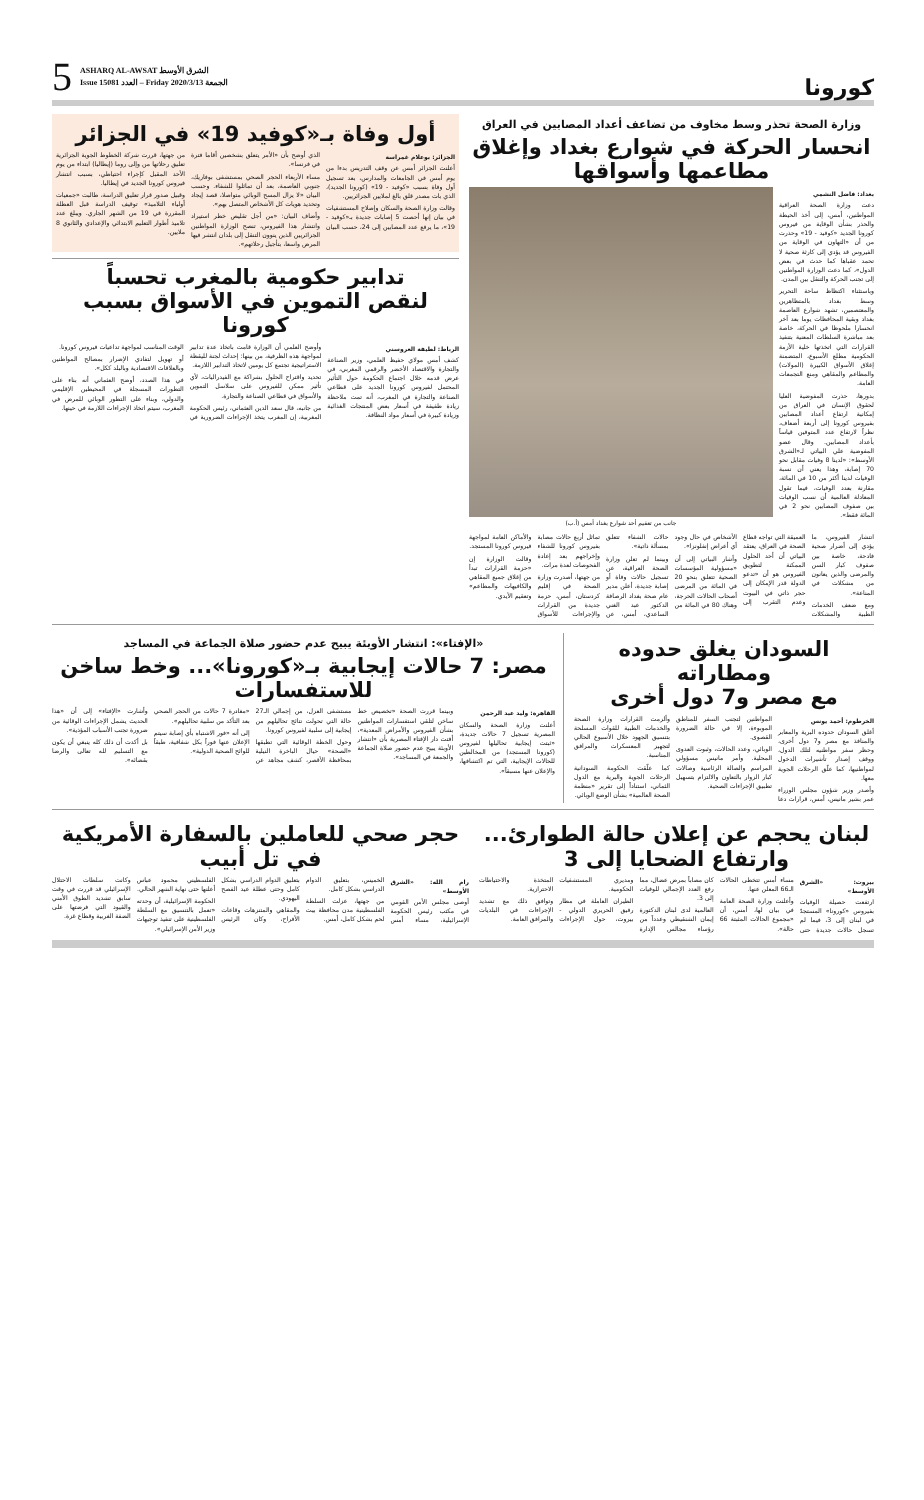كورونا
5
ASHARQ AL-AWSAT الشرق الأوسط
Issue 15081 العدد – Friday 2020/3/13 الجمعة
وزارة الصحة تحذر وسط مخاوف من تضاعف أعداد المصابين في العراق
انحسار الحركة في شوارع بغداد وإغلاق مطاعمها وأسواقها
بغداد: فاضل النشمي
دعت وزارة الصحة العراقية المواطنين، أمس، إلى أخذ الحيطة والحذر بشأن الوقاية من فيروس كورونا الجديد «كوفيد - 19» وحذرت من أن «التهاون في الوقاية من الفيروس قد يؤدي إلى كارثة صحية لا تحمد عقباها كما حدث في بعض الدول»، كما دعت الوزارة المواطنين إلى تجنب الحركة والتنقل بين المدن.
وباستثناء اكتظاظ ساحة التحرير وسط بغداد بالمتظاهرين والمعتصمين، تشهد شوارع العاصمة بغداد وبقية المحافظات يوما بعد آخر انحسارا ملحوظا في الحركة، خاصة بعد مباشرة السلطات المعنية بتنفيذ القرارات التي اتخذتها خلية الأزمة الحكومية مطلع الأسبوع، المتضمنة إغلاق الأسواق الكبيرة (المولات) والمطاعم والمقاهي ومنع التجمعات العامة.
بدورها، حذرت المفوضية العليا لحقوق الإنسان في العراق من إمكانية ارتفاع أعداد المصابين بفيروس كورونا إلى أربعة أضعاف، نظراً لارتفاع عدد المتوفين قياساً بأعداد المصابين. وقال عضو المفوضية علي البياتي لـ«الشرق الأوسط»: «لدينا 8 وفيات مقابل نحو 70 إصابة، وهذا يعني أن نسبة الوفيات لدينا أكثر من 10 في المائة، مقارنة بعدد الوفيات، فيما تقول المعادلة العالمية أن نسب الوفيات بين صفوف المصابين نحو 2 في المائة فقط».
جانب من تعقيم أحد شوارع بغداد أمس (أ.ب)
انتشار الفيروس، ما يؤدي إلى أضرار صحية فادحة، خاصة بين صفوف كبار السن والمرضى والذين يعانون من مشكلات في المناعة».
ومع ضعف الخدمات الطبية والمشكلات العميقة التي تواجه قطاع الصحة في العراق، يعتقد البياتي أن أحد الحلول الممكنة لتطويق الفيروس هو أن «تدعو الدولة قدر الإمكان إلى حجر ذاتي في البيوت وعدم التقرب إلى الأشخاص في حال وجود أي أعراض إنفلونزا».
وأشار البياتي إلى أن «مسؤولية المؤسسات الصحية تتعلق بنحو 20 في المائة من المرضى أصحاب الحالات الحرجة، وهناك 80 في المائة من حالات الشفاء تتعلق بمسألة ذاتية».
وبينما لم تعلن وزارة الصحة العراقية، عن تسجيل حالات وفاة أو إصابة جديدة، أعلن مدير عام صحة بغداد الرصافة الدكتور عبد الغني الساعدي، أمس، عن تماثل أربع حالات مصابة بفيروس كورونا للشفاء وإخراجهم بعد إعادة الفحوصات لعدة مرات.
من جهتها، أصدرت وزارة الصحة في إقليم كردستان، أمس، حزمة جديدة من القرارات والإجراءات للأسواق والأماكن العامة لمواجهة فيروس كورونا المستجد.
وقالت الوزارة إن «حزمة القرارات تبدأ من إغلاق جميع المقاهي والكافيهات والمطاعم» وتعقيم الأيدي.
أول وفاة بـ«كوفيد 19» في الجزائر
الجزائر: بوعلام غمراسة
أعلنت الجزائر أمس عن وقف التدريس بدءا من يوم أمس في الجامعات والمدارس، بعد تسجيل أول وفاة بسبب «كوفيد - 19» (كورونا الجديد)، الذي بات مصدر قلق بالغ لملايين الجزائريين.
وقالت وزارة الصحة والسكان وإصلاح المستشفيات في بيان إنها أحصت 5 إصابات جديدة بـ«كوفيد - 19»، ما يرفع عدد المصابين إلى 24، حسب البيان الذي أوضح بأن «الأمر يتعلق بشخصين أقاما فترة في فرنسا».
مساء الأربعاء الحجر الصحي بمستشفى بوفاريك، جنوبي العاصمة، بعد أن تماثلوا للشفاء. وحسب البيان «لا يزال المسح الوبائي متواصلا، قصد إيجاد وتحديد هويات كل الأشخاص المتصل بهم».
وأضاف البيان: «من أجل تقليص خطر استيراد وانتشار هذا الفيروس، تنصح الوزارة المواطنين الجزائريين الذين ينوون التنقل إلى بلدان انتشر فيها المرض واسعا، بتأجيل رحلاتهم».
من جهتها، قررت شركة الخطوط الجوية الجزائرية تعليق رحلاتها من وإلى روما (إيطاليا) ابتداء من يوم الأحد المقبل كإجراء احتياطي، بسبب انتشار فيروس كورونا الجديد في إيطاليا.
وقبيل صدور قرار تعليق الدراسة، طالبت «جمعيات أولياء التلاميذ» توقيف الدراسة قبل العطلة المقررة في 19 من الشهر الجاري. ويبلغ عدد تلاميذ أطوار التعليم الابتدائي والإعدادي والثانوي 8 ملايين.
تدابير حكومية بالمغرب تحسباً
لنقص التموين في الأسواق بسبب كورونا
الرباط: لطيفة العروسني
كشف أمس مولاي حفيظ العلمي، وزير الصناعة والتجارة والاقتصاد الأخضر والرقمي المغربي، في عرض قدمه خلال اجتماع الحكومة حول التأثير المحتمل لفيروس كورونا الجديد على قطاعي الصناعة والتجارة في المغرب، أنه تمت ملاحظة زيادة طفيفة في أسعار بعض المنتجات الغذائية وزيادة كبيرة في أسعار مواد النظافة.
وأوضح العلمي أن الوزارة قامت باتخاذ عدة تدابير لمواجهة هذه الظرفية، من بينها: إحداث لجنة لليقظة الاستراتيجية تجتمع كل يومين لاتخاذ التدابير اللازمة.
تحديد واقتراح الحلول بشراكة مع الفيدراليات، لأي تأثير ممكن للفيروس على سلاسل التموين والأسواق في قطاعي الصناعة والتجارة.
من جانبه، قال سعد الدين العثماني، رئيس الحكومة المغربية، إن المغرب يتخذ الإجراءات الضرورية في الوقت المناسب لمواجهة تداعيات فيروس كورونا.
أو تهويل لتفادي الإضرار بمصالح المواطنين وبالعلاقات الاقتصادية وبالبلد ككل».
في هذا الصدد، أوضح العثماني أنه بناء على التطورات المسجلة في المحيطين الإقليمي والدولي، وبناء على التطور الوبائي للمرض في المغرب، سيتم اتخاذ الإجراءات اللازمة في حينها.
السودان يغلق حدوده ومطاراته
مع مصر و7 دول أخرى
الخرطوم: أحمد يونس
أغلق السودان حدوده البرية والمعابر والمنافذ مع مصر و7 دول أخرى، وحظر سفر مواطنيه لتلك الدول، ووقف إصدار تأشيرات الدخول لمواطنيها، كما علّق الرحلات الجوية معها.
وأصدر وزير شؤون مجلس الوزراء عمر بشير مانيس، أمس، قرارات دعا المواطنين لتجنب السفر للمناطق الموبوءة، إلا في حالة الضرورة القصوى.
الوبائي، وعدد الحالات، وثبوت العدوى المحلية. وأمر مانيس مسؤولي المراسم والصالة الرئاسية وصالات كبار الزوار بالتعاون والالتزام بتسهيل تطبيق الإجراءات الصحية.
وألزمت القرارات وزارة الصحة والخدمات الطبية للقوات المسلحة بتنسيق الجهود خلال الأسبوع الحالي لتجهيز المعسكرات والمرافق المناسبة.
كما علّقت الحكومة السودانية الرحلات الجوية والبرية مع الدول الثماني، استناداً إلى تقرير «منظمة الصحة العالمية» بشأن الوضع الوبائي.
«الإفتاء»: انتشار الأوبئة يبيح عدم حضور صلاة الجماعة في المساجد
مصر: 7 حالات إيجابية بـ«كورونا»... وخط ساخن للاستفسارات
القاهرة: وليد عبد الرحمن
أعلنت وزارة الصحة والسكان المصرية تسجيل 7 حالات جديدة، «ثبتت إيجابية تحاليلها لفيروس (كورونا المستجد) من المخالطين للحالات الإيجابية، التي تم اكتشافها، والإعلان عنها مسبقاً».
وبينما قررت الصحة «تخصيص خط ساخن لتلقي استفسارات المواطنين بشأن الفيروس والأمراض المعدية»، أفتت دار الإفتاء المصرية بأن «انتشار الأوبئة يبيح عدم حضور صلاة الجماعة والجمعة في المساجد».
مستشفى العزل، من إجمالي الـ27 حالة التي تحولت نتائج تحاليلهم من إيجابية إلى سلبية لفيروس كورونا.
وحول الخطة الوقائية التي تطبقها «الصحة» حيال الباخرة النيلية بمحافظة الأقصر، كشف مجاهد عن «مغادرة 7 حالات من الحجر الصحي بعد التأكد من سلبية تحاليلهم».
إلى أنه «فور الاشتباه بأي إصابة سيتم الإعلان عنها فوراً بكل شفافية، طبقاً للوائح الصحية الدولية».
وأشارت «الإفتاء» إلى أن «هذا الحديث يشمل الإجراءات الوقائية من ضرورة تجنب الأسباب المؤذية».
بل أكدت أن ذلك كله ينبغي أن يكون مع التسليم لله تعالى والرضا بقضائه».
لبنان يحجم عن إعلان حالة الطوارئ... وارتفاع الضحايا إلى 3
بيروت: «الشرق الأوسط»
ارتفعت حصيلة الوفيات بفيروس «كورونا» المستجدّ في لبنان إلى 3، فيما لم تسجل حالات جديدة حتى مساء أمس تتخطى الحالات الـ66 المعلن عنها.
وأعلنت وزارة الصحة العامة في بيان لها، أمس، أن «مجموع الحالات المثبتة 66 حالة».
كان مصاباً بمرض عضال، مما رفع العدد الإجمالي للوفيات إلى 3.
العالمية لدى لبنان الدكتورة إيمان الشنقيطي وعدداً من رؤساء مجالس الإدارة ومديري المستشفيات الحكومية.
الطيران العاملة في مطار رفيق الحريري الدولي - بيروت، حول الإجراءات المتخذة والاحتياطات الاحترازية.
وتوافق ذلك مع تشديد الإجراءات في البلديات والمرافق العامة.
حجر صحي للعاملين بالسفارة الأمريكية في تل أبيب
رام الله: «الشرق الأوسط»
أوصى مجلس الأمن القومي في مكتب رئيس الحكومة الإسرائيلية، مساء أمس الخميس، بتعليق الدوام الدراسي بشكل كامل.
من جهتها، عزلت السلطة الفلسطينية مدن محافظة بيت لحم بشكل كامل، أمس.
بتعليق الدوام الدراسي بشكل كامل وحتى عطلة عيد الفصح اليهودي.
والمقاهي والمتنزهات وقاعات الأفراح، وكان الرئيس الفلسطيني محمود عباس أعلنها حتى نهاية الشهر الحالي.
الحكومة الإسرائيلية، أن وحدته «تعمل بالتنسيق مع السلطة الفلسطينية على تنفيذ توجيهات وزير الأمن الإسرائيلي».
وكانت سلطات الاحتلال الإسرائيلي قد قررت في وقت سابق تشديد الطوق الأمني والقيود التي فرضتها على الضفة الغربية وقطاع غزة.